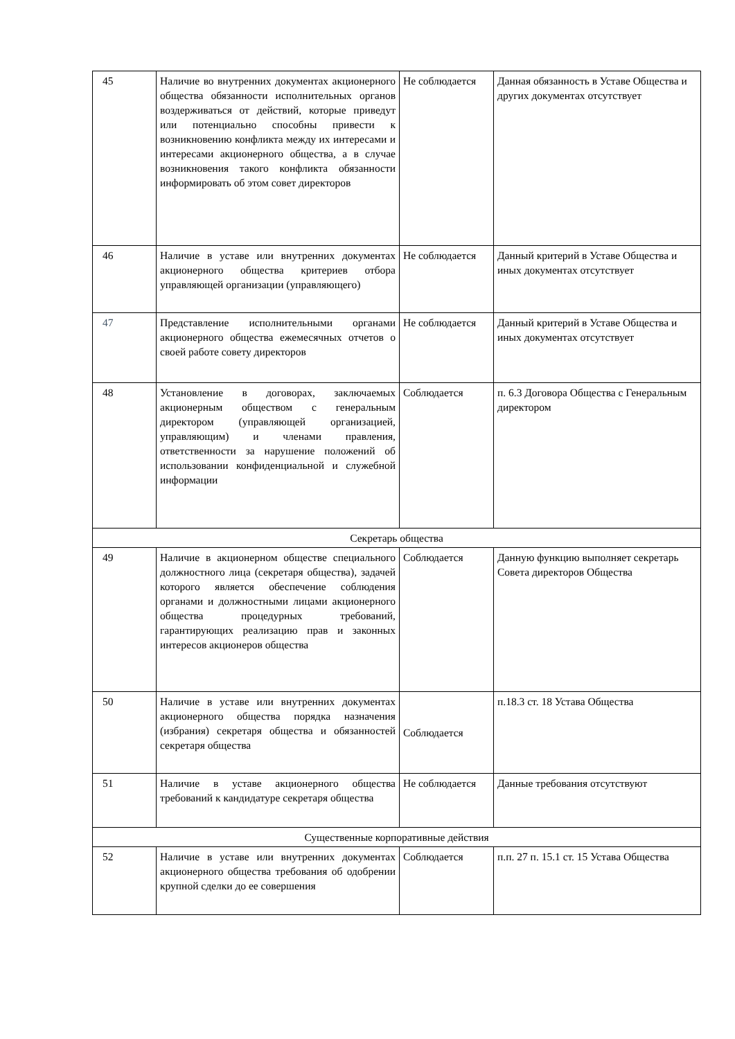| 45 | Наличие во внутренних документах акционерного общества обязанности исполнительных органов воздерживаться от действий, которые приведут или потенциально способны привести к возникновению конфликта между их интересами и интересами акционерного общества, а в случае возникновения такого конфликта обязанности информировать об этом совет директоров | Не соблюдается | Данная обязанность в Уставе Общества и других документах отсутствует |
| 46 | Наличие в уставе или внутренних документах акционерного общества критериев отбора управляющей организации (управляющего) | Не соблюдается | Данный критерий в Уставе Общества и иных документах отсутствует |
| 47 | Представление исполнительными органами акционерного общества ежемесячных отчетов о своей работе совету директоров | Не соблюдается | Данный критерий в Уставе Общества и иных документах отсутствует |
| 48 | Установление в договорах, заключаемых акционерным обществом с генеральным директором (управляющей организацией, управляющим) и членами правления, ответственности за нарушение положений об использовании конфиденциальной и служебной информации | Соблюдается | п. 6.3 Договора Общества с Генеральным директором |
| Секретарь общества | | | |
| 49 | Наличие в акционерном обществе специального должностного лица (секретаря общества), задачей которого является обеспечение соблюдения органами и должностными лицами акционерного общества процедурных требований, гарантирующих реализацию прав и законных интересов акционеров общества | Соблюдается | Данную функцию выполняет секретарь Совета директоров Общества |
| 50 | Наличие в уставе или внутренних документах акционерного общества порядка назначения (избрания) секретаря общества и обязанностей секретаря общества | Соблюдается | п.18.3 ст. 18 Устава Общества |
| 51 | Наличие в уставе акционерного общества требований к кандидатуре секретаря общества | Не соблюдается | Данные требования отсутствуют |
| Существенные корпоративные действия | | | |
| 52 | Наличие в уставе или внутренних документах акционерного общества требования об одобрении крупной сделки до ее совершения | Соблюдается | п.п. 27 п. 15.1 ст. 15 Устава Общества |